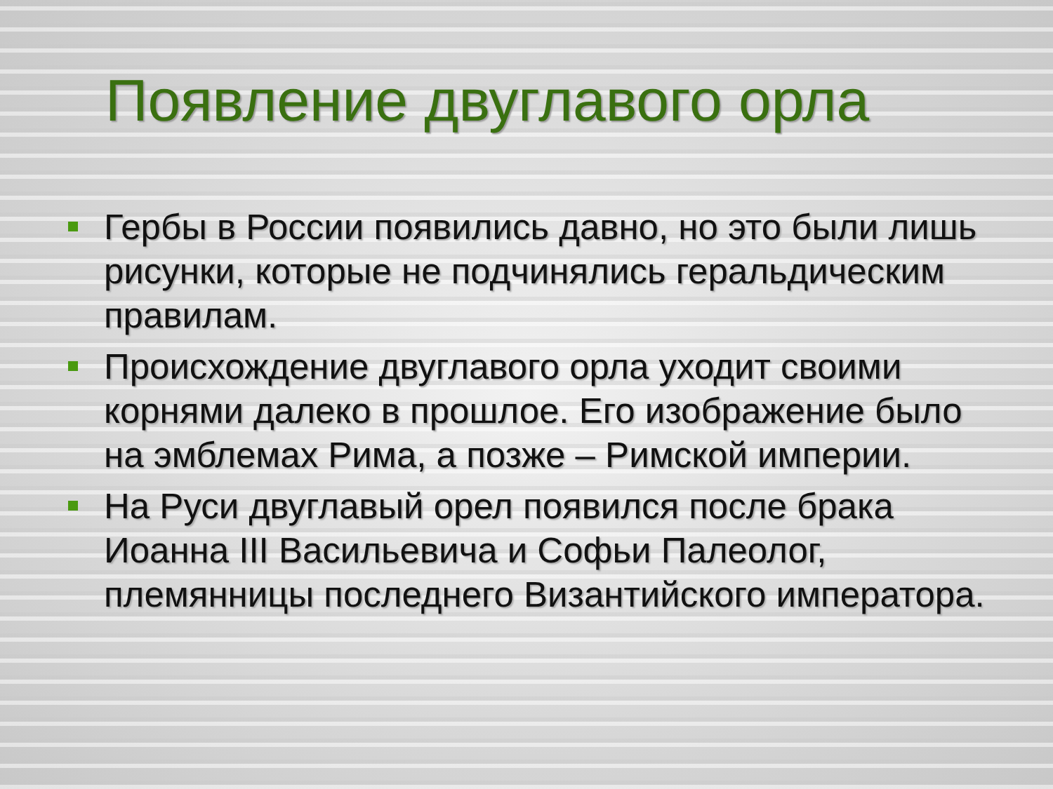Появление двуглавого орла
Гербы в России появились давно, но это были лишь рисунки, которые не подчинялись геральдическим правилам.
Происхождение двуглавого орла уходит своими корнями далеко в прошлое. Его изображение было на эмблемах Рима, а позже – Римской империи.
На Руси двуглавый орел появился после брака Иоанна III Васильевича и Софьи Палеолог, племянницы последнего Византийского императора.